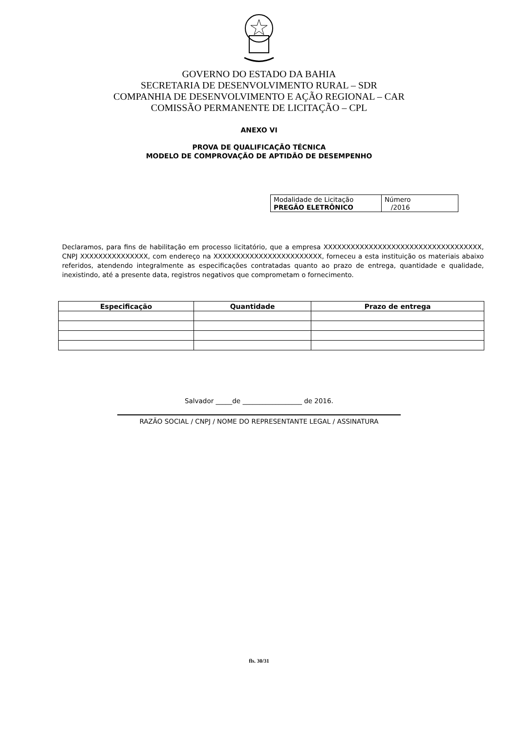GOVERNO DO ESTADO DA BAHIA
SECRETARIA DE DESENVOLVIMENTO RURAL – SDR
COMPANHIA DE DESENVOLVIMENTO E AÇÃO REGIONAL – CAR
COMISSÃO PERMANENTE DE LICITAÇÃO – CPL
ANEXO VI
PROVA DE QUALIFICAÇÃO TÉCNICA
MODELO DE COMPROVAÇÃO DE APTIDÃO DE DESEMPENHO
| Modalidade de Licitação PREGÃO ELETRÔNICO | Número /2016 |
Declaramos, para fins de habilitação em processo licitatório, que a empresa XXXXXXXXXXXXXXXXXXXXXXXXXXXXXXXXXXX, CNPJ XXXXXXXXXXXXXXX, com endereço na XXXXXXXXXXXXXXXXXXXXXXXX, forneceu a esta instituição os materiais abaixo referidos, atendendo integralmente as especificações contratadas quanto ao prazo de entrega, quantidade e qualidade, inexistindo, até a presente data, registros negativos que comprometam o fornecimento.
| Especificação | Quantidade | Prazo de entrega |
| --- | --- | --- |
Salvador _____de __________________ de 2016.
RAZÃO SOCIAL / CNPJ / NOME DO REPRESENTANTE LEGAL / ASSINATURA
fls. 30/31